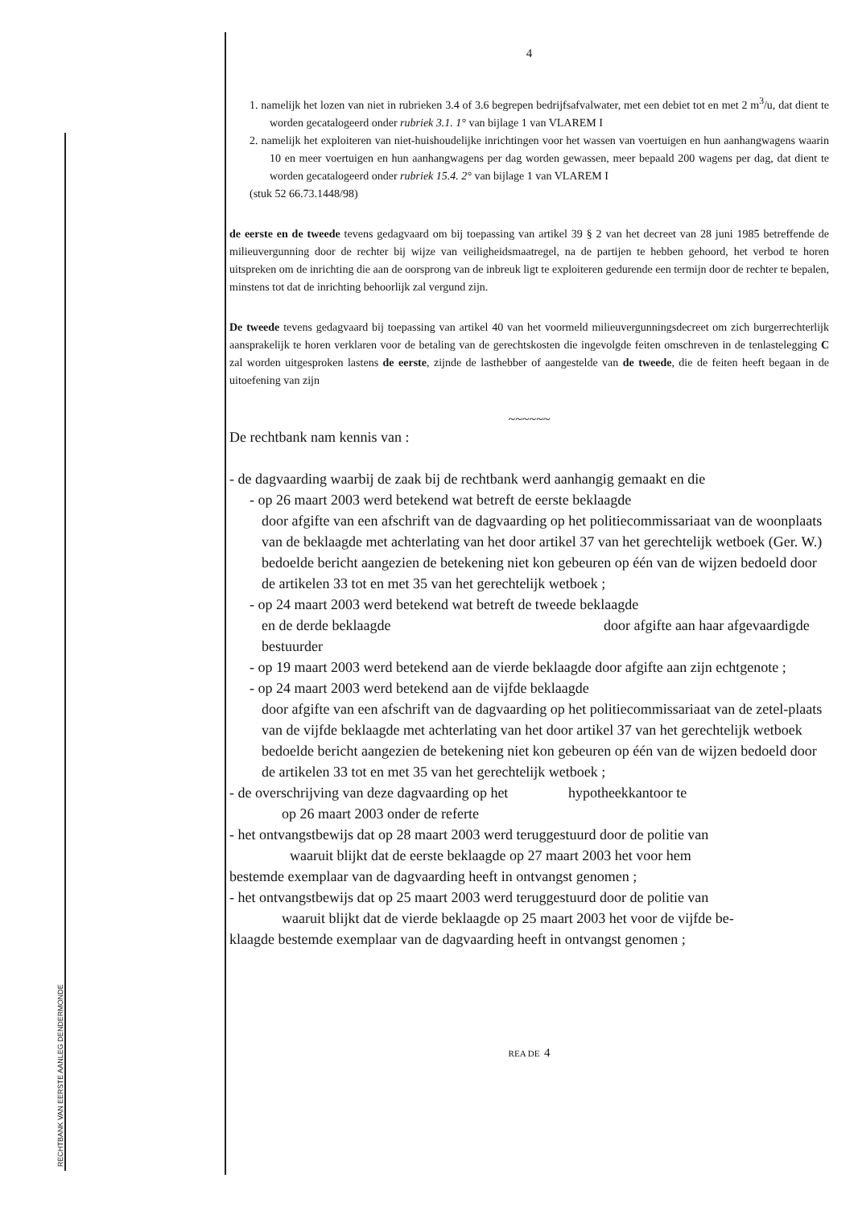RECHTBANK VAN EERSTE AANLEG DENDERMONDE
4
1. namelijk het lozen van niet in rubrieken 3.4 of 3.6 begrepen bedrijfsafvalwater, met een debiet tot en met 2 m<sup>3</sup>/u, dat dient te worden gecatalogeerd onder rubriek 3.1. 1° van bijlage 1 van VLAREM I
2. namelijk het exploiteren van niet-huishoudelijke inrichtingen voor het wassen van voertuigen en hun aanhangwagens waarin 10 en meer voertuigen en hun aanhangwagens per dag worden gewassen, meer bepaald 200 wagens per dag, dat dient te worden gecatalogeerd onder rubriek 15.4. 2° van bijlage 1 van VLAREM I
(stuk 52 66.73.1448/98)
de eerste en de tweede tevens gedagvaard om bij toepassing van artikel 39 § 2 van het decreet van 28 juni 1985 betreffende de milieuvergunning door de rechter bij wijze van veiligheidsmaatregel, na de partijen te hebben gehoord, het verbod te horen uitspreken om de inrichting die aan de oorsprong van de inbreuk ligt te exploiteren gedurende een termijn door de rechter te bepalen, minstens tot dat de inrichting behoorlijk zal vergund zijn.
De tweede tevens gedagvaard bij toepassing van artikel 40 van het voormeld milieuvergunningsdecreet om zich burgerrechterlijk aansprakelijk te horen verklaren voor de betaling van de gerechtskosten die ingevolgde feiten omschreven in de tenlastelegging C zal worden uitgesproken lastens de eerste, zijnde de lasthebber of aangestelde van de tweede, die de feiten heeft begaan in de uitoefening van zijn
~~~~~~
De rechtbank nam kennis van :
- de dagvaarding waarbij de zaak bij de rechtbank werd aanhangig gemaakt en die
- op 26 maart 2003 werd betekend wat betreft de eerste beklaagde
door afgifte van een afschrift van de dagvaarding op het politiecommissariaat van de woonplaats van de beklaagde met achterlating van het door artikel 37 van het gerechtelijk wetboek (Ger. W.) bedoelde bericht aangezien de betekening niet kon gebeuren op één van de wijzen bedoeld door de artikelen 33 tot en met 35 van het gerechtelijk wetboek ;
- op 24 maart 2003 werd betekend wat betreft de tweede beklaagde
en de derde beklaagde door afgifte aan haar afgevaardigde bestuurder
- op 19 maart 2003 werd betekend aan de vierde beklaagde door afgifte aan zijn echtgenote ;
- op 24 maart 2003 werd betekend aan de vijfde beklaagde
door afgifte van een afschrift van de dagvaarding op het politiecommissariaat van de zetel-plaats van de vijfde beklaagde met achterlating van het door artikel 37 van het gerechtelijk wetboek bedoelde bericht aangezien de betekening niet kon gebeuren op één van de wijzen bedoeld door de artikelen 33 tot en met 35 van het gerechtelijk wetboek ;
- de overschrijving van deze dagvaarding op het hypotheekkantoor te
op 26 maart 2003 onder de referte
- het ontvangstbewijs dat op 28 maart 2003 werd teruggestuurd door de politie van
waaruit blijkt dat de eerste beklaagde op 27 maart 2003 het voor hem
bestemde exemplaar van de dagvaarding heeft in ontvangst genomen ;
- het ontvangstbewijs dat op 25 maart 2003 werd teruggestuurd door de politie van
waaruit blijkt dat de vierde beklaagde op 25 maart 2003 het voor de vijfde be-
klaagde bestemde exemplaar van de dagvaarding heeft in ontvangst genomen ;
REA DE 4